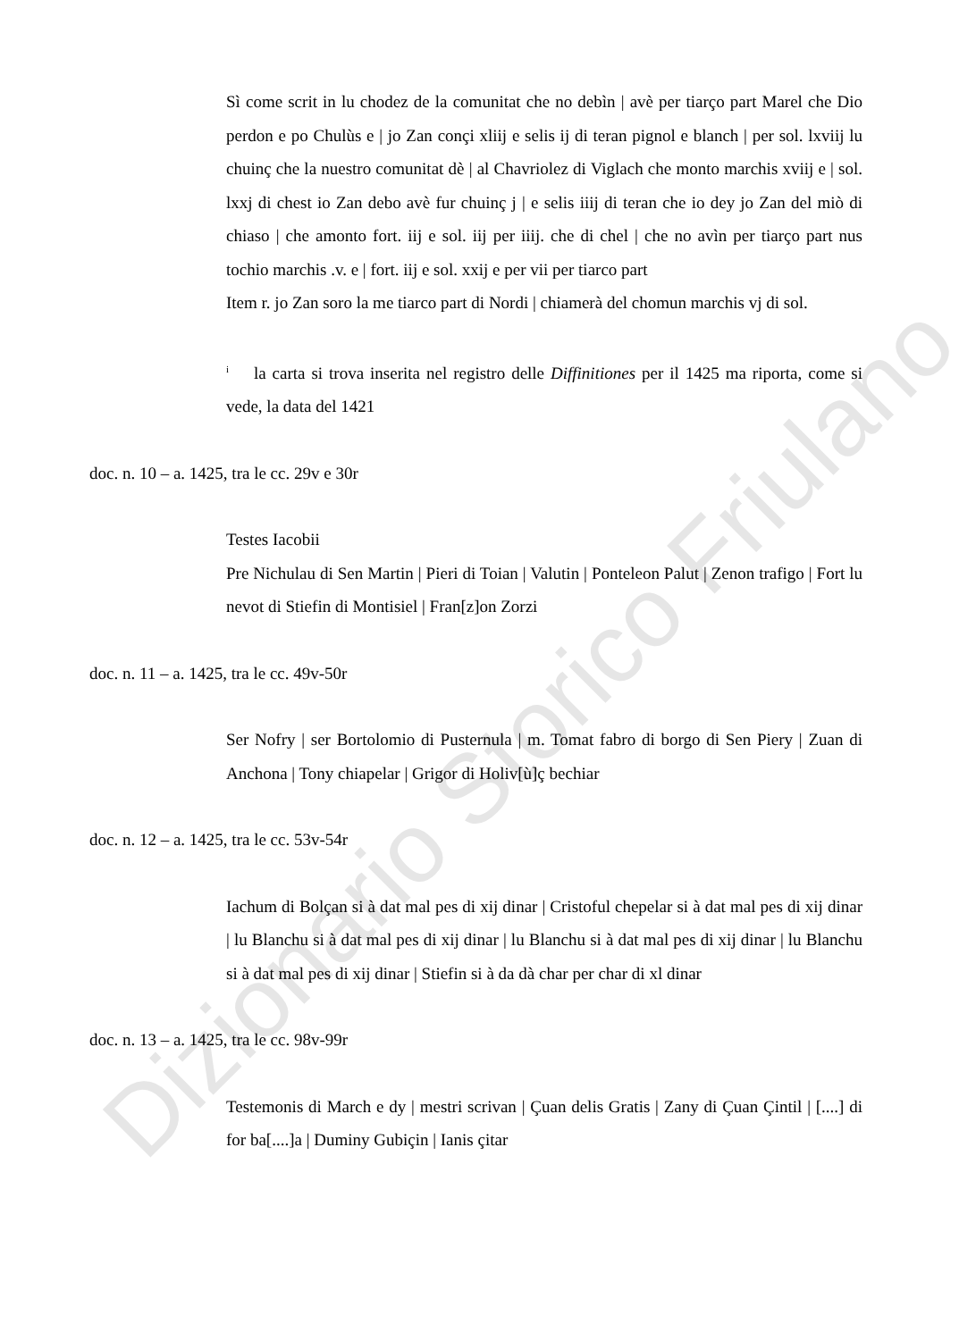Dizionario Storico Friulano
Sì come scrit in lu chodez de la comunitat che no debìn | avè per tiarço part Marel che Dio perdon e po Chulùs e | jo Zan conçi xliij e selis ij di teran pignol e blanch | per sol. lxviij lu chuinç che la nuestro comunitat dè | al Chavriolez di Viglach che monto marchis xviij e | sol. lxxj di chest io Zan debo avè fur chuinç j | e selis iiij di teran che io dey jo Zan del miò di chiaso | che amonto fort. iij e sol. iij per iiij. che di chel | che no avìn per tiarço part nus tochio marchis .v. e | fort. iij e sol. xxij e per vii per tiarco part
Item r. jo Zan soro la me tiarco part di Nordi | chiamerà del chomun marchis vj di sol.
<sup>i</sup> la carta si trova inserita nel registro delle Diffinitiones per il 1425 ma riporta, come si vede, la data del 1421
doc. n. 10 – a. 1425, tra le cc. 29v e 30r
Testes Iacobii
Pre Nichulau di Sen Martin | Pieri di Toian | Valutin | Ponteleon Palut | Zenon trafigo | Fort lu nevot di Stiefin di Montisiel | Fran[z]on Zorzi
doc. n. 11 – a. 1425, tra le cc. 49v-50r
Ser Nofry | ser Bortolomio di Pusternula | m. Tomat fabro di borgo di Sen Piery | Zuan di Anchona | Tony chiapelar | Grigor di Holiv[ù]ç bechiar
doc. n. 12 – a. 1425, tra le cc. 53v-54r
Iachum di Bolçan si à dat mal pes di xij dinar | Cristoful chepelar si à dat mal pes di xij dinar | lu Blanchu si à dat mal pes di xij dinar | lu Blanchu si à dat mal pes di xij dinar | lu Blanchu si à dat mal pes di xij dinar | Stiefin si à da dà char per char di xl dinar
doc. n. 13 – a. 1425, tra le cc. 98v-99r
Testemonis di March e dy | mestri scrivan | Çuan delis Gratis | Zany di Çuan Çintil | [....] di for ba[....]a | Duminy Gubiçin | Ianis çitar